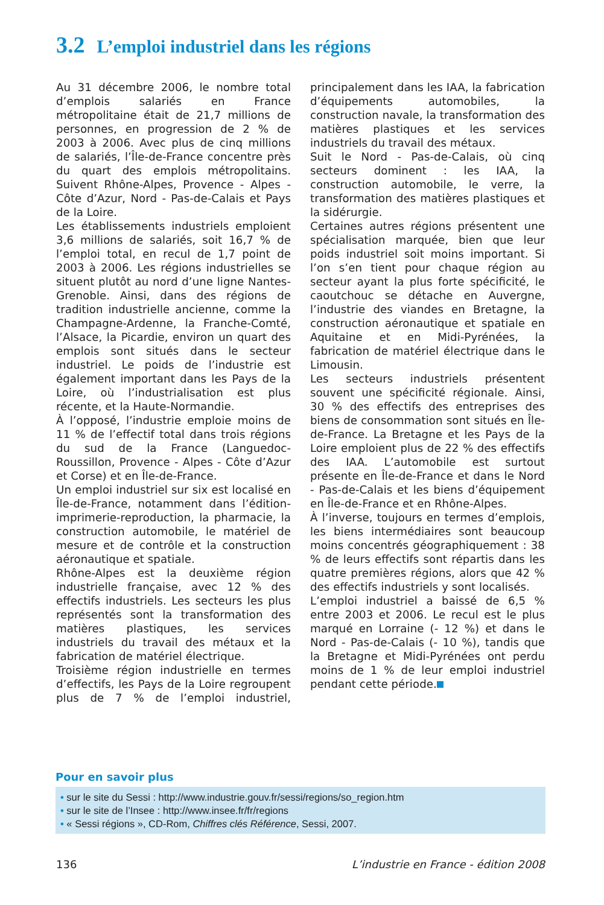3.2 L’emploi industriel dans les régions
Au 31 décembre 2006, le nombre total d’emplois salariés en France métropolitaine était de 21,7 millions de personnes, en progression de 2 % de 2003 à 2006. Avec plus de cinq millions de salariés, l’Île-de-France concentre près du quart des emplois métropolitains. Suivent Rhône-Alpes, Provence - Alpes - Côte d’Azur, Nord - Pas-de-Calais et Pays de la Loire.
Les établissements industriels emploient 3,6 millions de salariés, soit 16,7 % de l’emploi total, en recul de 1,7 point de 2003 à 2006. Les régions industrielles se situent plutôt au nord d’une ligne Nantes-Grenoble. Ainsi, dans des régions de tradition industrielle ancienne, comme la Champagne-Ardenne, la Franche-Comté, l’Alsace, la Picardie, environ un quart des emplois sont situés dans le secteur industriel. Le poids de l’industrie est également important dans les Pays de la Loire, où l’industrialisation est plus récente, et la Haute-Normandie.
À l’opposé, l’industrie emploie moins de 11 % de l’effectif total dans trois régions du sud de la France (Languedoc-Roussillon, Provence - Alpes - Côte d’Azur et Corse) et en Île-de-France.
Un emploi industriel sur six est localisé en Île-de-France, notamment dans l’édition-imprimerie-reproduction, la pharmacie, la construction automobile, le matériel de mesure et de contrôle et la construction aéronautique et spatiale.
Rhône-Alpes est la deuxième région industrielle française, avec 12 % des effectifs industriels. Les secteurs les plus représentés sont la transformation des matières plastiques, les services industriels du travail des métaux et la fabrication de matériel électrique.
Troisième région industrielle en termes d’effectifs, les Pays de la Loire regroupent plus de 7 % de l’emploi industriel, principalement dans les IAA, la fabrication d’équipements automobiles, la construction navale, la transformation des matières plastiques et les services industriels du travail des métaux.
Suit le Nord - Pas-de-Calais, où cinq secteurs dominent : les IAA, la construction automobile, le verre, la transformation des matières plastiques et la sidérurgie.
Certaines autres régions présentent une spécialisation marquée, bien que leur poids industriel soit moins important. Si l’on s’en tient pour chaque région au secteur ayant la plus forte spécificité, le caoutchouc se détache en Auvergne, l’industrie des viandes en Bretagne, la construction aéronautique et spatiale en Aquitaine et en Midi-Pyrénées, la fabrication de matériel électrique dans le Limousin.
Les secteurs industriels présentent souvent une spécificité régionale. Ainsi, 30 % des effectifs des entreprises des biens de consommation sont situés en Île-de-France. La Bretagne et les Pays de la Loire emploient plus de 22 % des effectifs des IAA. L’automobile est surtout présente en Île-de-France et dans le Nord - Pas-de-Calais et les biens d’équipement en Île-de-France et en Rhône-Alpes.
À l’inverse, toujours en termes d’emplois, les biens intermédiaires sont beaucoup moins concentrés géographiquement : 38 % de leurs effectifs sont répartis dans les quatre premières régions, alors que 42 % des effectifs industriels y sont localisés.
L’emploi industriel a baissé de 6,5 % entre 2003 et 2006. Le recul est le plus marqué en Lorraine (- 12 %) et dans le Nord - Pas-de-Calais (- 10 %), tandis que la Bretagne et Midi-Pyrénées ont perdu moins de 1 % de leur emploi industriel pendant cette période.
Pour en savoir plus
• sur le site du Sessi : http://www.industrie.gouv.fr/sessi/regions/so_region.htm
• sur le site de l’Insee : http://www.insee.fr/fr/regions
• « Sessi régions », CD-Rom, Chiffres clés Référence, Sessi, 2007.
136 L’industrie en France - édition 2008